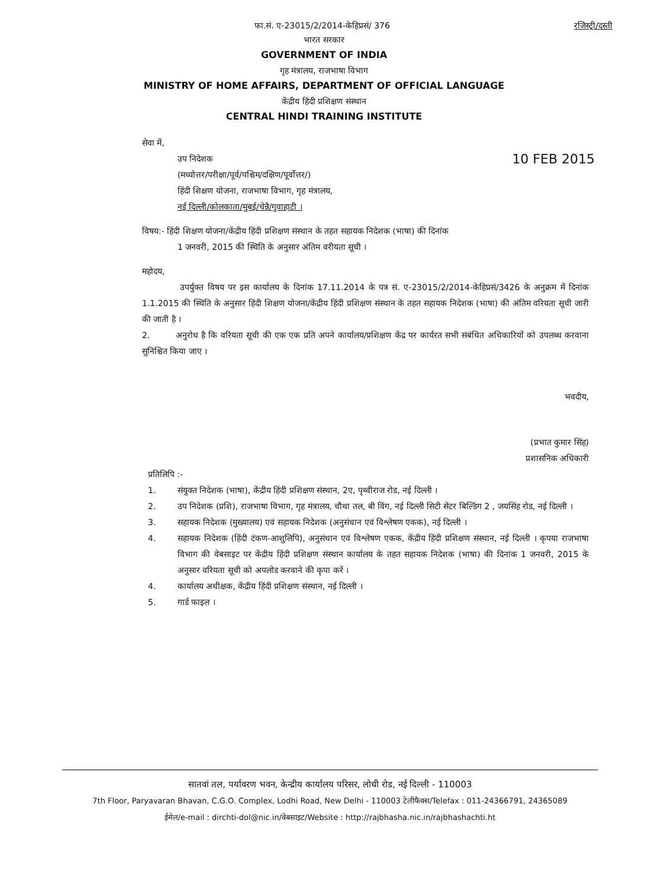फा.सं. ए-23015/2/2014-केहिप्रसं/ 376 रजिस्ट्री/दस्ती
भारत सरकार
GOVERNMENT OF INDIA
गृह मंत्रालय, राजभाषा विभाग
MINISTRY OF HOME AFFAIRS, DEPARTMENT OF OFFICIAL LANGUAGE
केंद्रीय हिंदी प्रशिक्षण संस्थान
CENTRAL HINDI TRAINING INSTITUTE
सेवा में,
उप निदेशक 10 FEB 2015
(मध्योत्तर/परीक्षा/पूर्व/पश्चिम/दक्षिण/पूर्वोत्तर/)
हिंदी शिक्षण योजना, राजभाषा विभाग, गृह मंत्रालय,
नई दिल्ली/कोलकाता/मुबई/चेन्नै/गुवाहाटी ।
विषय:- हिंदी शिक्षण योजना/केंद्रीय हिंदी प्रशिक्षण संस्थान के तहत सहायक निदेशक (भाषा) की दिनांक
1 जनवरी, 2015 की स्थिति के अनुसार अंतिम वरीयता सूची ।
महोदय,
उपर्युक्त विषय पर इस कार्यालय के दिनांक 17.11.2014 के पत्र सं. ए-23015/2/2014-केहिप्रसं/3426 के अनुक्रम में दिनांक 1.1.2015 की स्थिति के अनुसार हिंदी शिक्षण योजना/केंद्रीय हिंदी प्रशिक्षण संस्थान के तहत सहायक निदेशक (भाषा) की अंतिम वरियता सूची जारी की जाती है ।
2. अनुरोध है कि वरियता सूची की एक एक प्रति अपने कार्यालय/प्रशिक्षण केंद्र पर कार्यरत सभी संबंधित अधिकारियों को उपलब्ध करवाना सुनिश्चित किया जाए ।
भवदीय,
(प्रभात कुमार सिंह)
प्रशासनिक अधिकारी
प्रतिलिपि :-
1. संयुक्त निदेशक (भाषा), केंद्रीय हिंदी प्रशिक्षण संस्थान, 2ए, पृथ्वीराज रोड, नई दिल्ली ।
2. उप निदेशक (प्रशि), राजभाषा विभाग, गृह मंत्रालय, चौथा तल, बी विंग, नई दिल्ली सिटी सेंटर बिल्डिंग 2 , जयसिंह रोड, नई दिल्ली ।
3. सहायक निदेशक (मुख्यालय) एवं सहायक निदेशक (अनुसंधान एवं विश्लेषण एकक), नई दिल्ली ।
4. सहायक निदेशक (हिंदी टंकण-आशुलिपि), अनुसंधान एवं विश्लेषण एकक, केंद्रीय हिंदी प्रशिक्षण संस्थान, नई दिल्ली । कृपया राजभाषा विभाग की वेबसाइट पर केंद्रीय हिंदी प्रशिक्षण संस्थान कार्यालय के तहत सहायक निदेशक (भाषा) की दिनांक 1 जनवरी, 2015 के अनुसार वरियता सूची को अपलोड करवाने की कृपा करें ।
4. कार्यालय अधीक्षक, केंद्रीय हिंदी प्रशिक्षण संस्थान, नई दिल्ली ।
5. गार्ड फाइल ।
सातवां तल, पर्यावरण भवन, केन्द्रीय कार्यालय परिसर, लोधी रोड, नई दिल्ली - 110003
7th Floor, Paryavaran Bhavan, C.G.O. Complex, Lodhi Road, New Delhi - 110003 टेलीफैक्स/Telefax : 011-24366791, 24365089
ईमेल/e-mail : dirchti-dol@nic.in/वेबसाइट/Website : http://rajbhasha.nic.in/rajbhashachti.ht